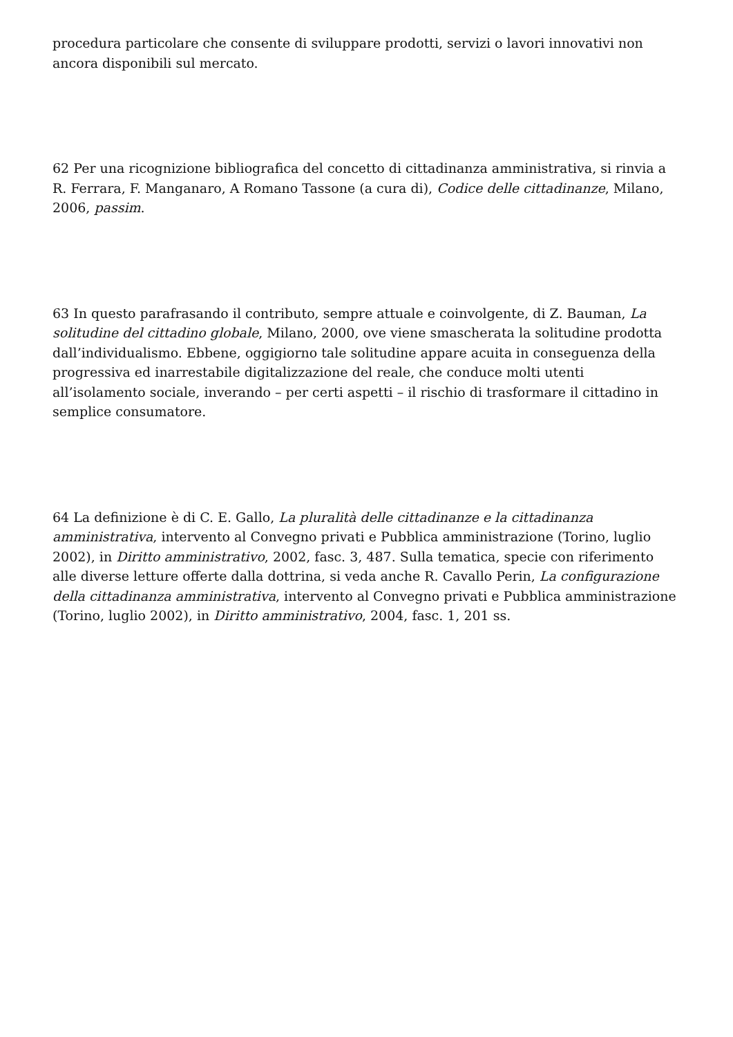procedura particolare che consente di sviluppare prodotti, servizi o lavori innovativi non ancora disponibili sul mercato.
62 Per una ricognizione bibliografica del concetto di cittadinanza amministrativa, si rinvia a R. Ferrara, F. Manganaro, A Romano Tassone (a cura di), Codice delle cittadinanze, Milano, 2006, passim.
63 In questo parafrasando il contributo, sempre attuale e coinvolgente, di Z. Bauman, La solitudine del cittadino globale, Milano, 2000, ove viene smascherata la solitudine prodotta dall’individualismo. Ebbene, oggigiorno tale solitudine appare acuita in conseguenza della progressiva ed inarrestabile digitalizzazione del reale, che conduce molti utenti all’isolamento sociale, inverando – per certi aspetti – il rischio di trasformare il cittadino in semplice consumatore.
64 La definizione è di C. E. Gallo, La pluralità delle cittadinanze e la cittadinanza amministrativa, intervento al Convegno privati e Pubblica amministrazione (Torino, luglio 2002), in Diritto amministrativo, 2002, fasc. 3, 487. Sulla tematica, specie con riferimento alle diverse letture offerte dalla dottrina, si veda anche R. Cavallo Perin, La configurazione della cittadinanza amministrativa, intervento al Convegno privati e Pubblica amministrazione (Torino, luglio 2002), in Diritto amministrativo, 2004, fasc. 1, 201 ss.